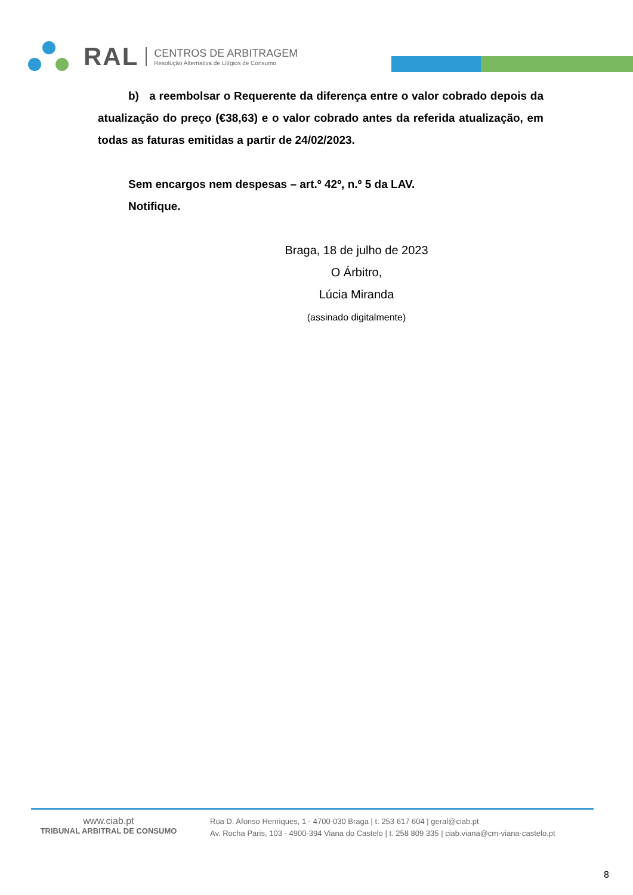RAL CENTROS DE ARBITRAGEM
Resolução Alternativa de Litígios de Consumo
b) a reembolsar o Requerente da diferença entre o valor cobrado depois da atualização do preço (€38,63) e o valor cobrado antes da referida atualização, em todas as faturas emitidas a partir de 24/02/2023.
Sem encargos nem despesas – art.º 42º, n.º 5 da LAV.
Notifique.
Braga, 18 de julho de 2023
O Árbitro,
Lúcia Miranda
(assinado digitalmente)
www.ciab.pt
TRIBUNAL ARBITRAL DE CONSUMO
Rua D. Afonso Henriques, 1 - 4700-030 Braga | t. 253 617 604 | geral@ciab.pt
Av. Rocha Paris, 103 - 4900-394 Viana do Castelo | t. 258 809 335 | ciab.viana@cm-viana-castelo.pt
8